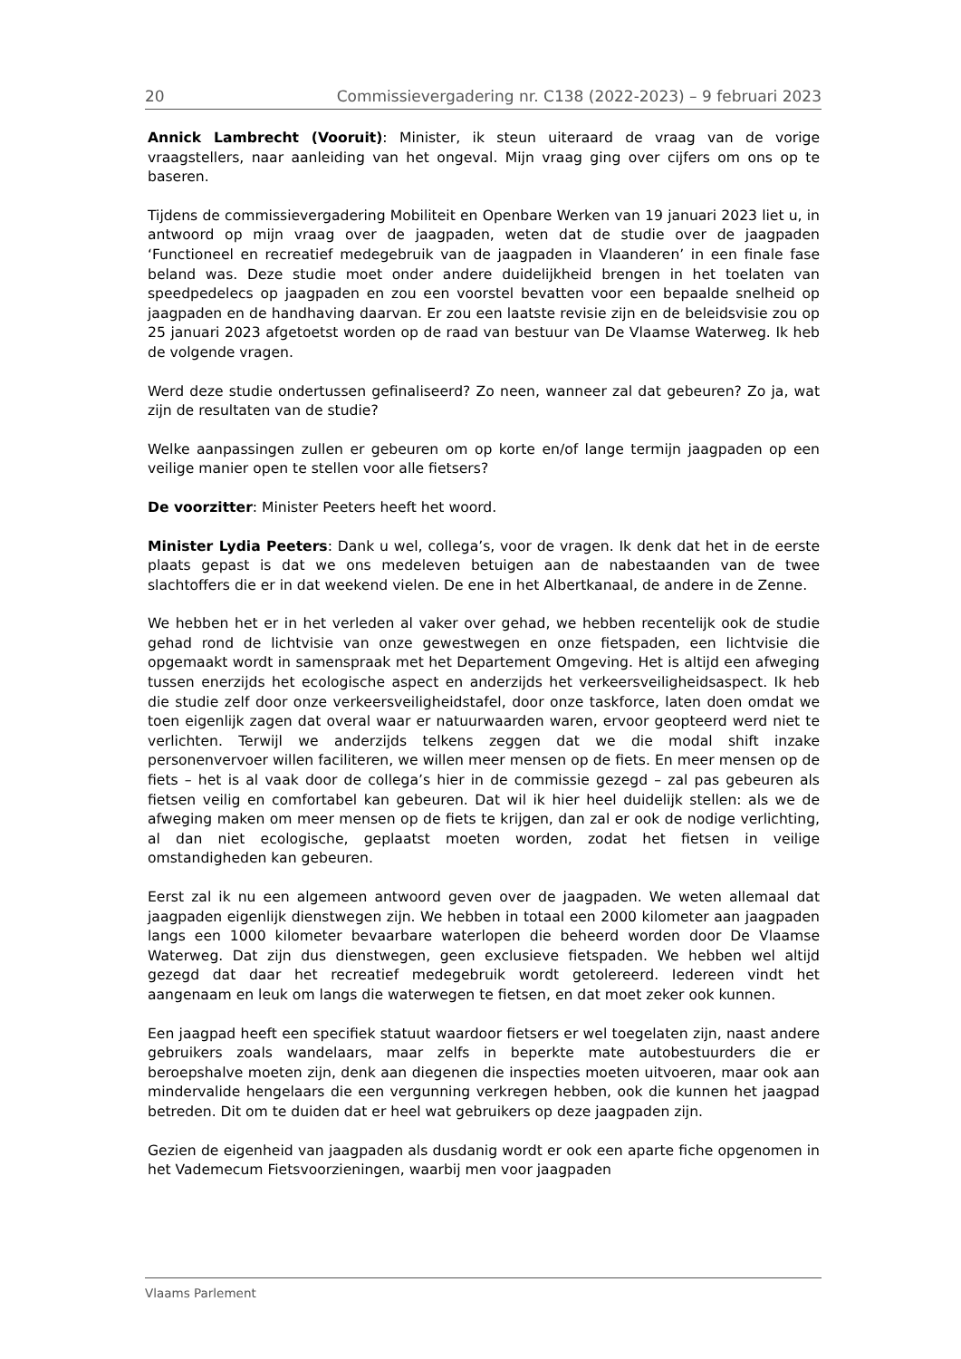20 Commissievergadering nr. C138 (2022-2023) – 9 februari 2023
Annick Lambrecht (Vooruit): Minister, ik steun uiteraard de vraag van de vorige vraagstellers, naar aanleiding van het ongeval. Mijn vraag ging over cijfers om ons op te baseren.
Tijdens de commissievergadering Mobiliteit en Openbare Werken van 19 januari 2023 liet u, in antwoord op mijn vraag over de jaagpaden, weten dat de studie over de jaagpaden ‘Functioneel en recreatief medegebruik van de jaagpaden in Vlaanderen’ in een finale fase beland was. Deze studie moet onder andere duidelijkheid brengen in het toelaten van speedpedelecs op jaagpaden en zou een voorstel bevatten voor een bepaalde snelheid op jaagpaden en de handhaving daarvan. Er zou een laatste revisie zijn en de beleidsvisie zou op 25 januari 2023 afgetoetst worden op de raad van bestuur van De Vlaamse Waterweg. Ik heb de volgende vragen.
Werd deze studie ondertussen gefinaliseerd? Zo neen, wanneer zal dat gebeuren? Zo ja, wat zijn de resultaten van de studie?
Welke aanpassingen zullen er gebeuren om op korte en/of lange termijn jaagpaden op een veilige manier open te stellen voor alle fietsers?
De voorzitter: Minister Peeters heeft het woord.
Minister Lydia Peeters: Dank u wel, collega’s, voor de vragen. Ik denk dat het in de eerste plaats gepast is dat we ons medeleven betuigen aan de nabestaanden van de twee slachtoffers die er in dat weekend vielen. De ene in het Albertkanaal, de andere in de Zenne.
We hebben het er in het verleden al vaker over gehad, we hebben recentelijk ook de studie gehad rond de lichtvisie van onze gewestwegen en onze fietspaden, een lichtvisie die opgemaakt wordt in samenspraak met het Departement Omgeving. Het is altijd een afweging tussen enerzijds het ecologische aspect en anderzijds het verkeersveiligheidsaspect. Ik heb die studie zelf door onze verkeersveiligheidstafel, door onze taskforce, laten doen omdat we toen eigenlijk zagen dat overal waar er natuurwaarden waren, ervoor geopteerd werd niet te verlichten. Terwijl we anderzijds telkens zeggen dat we die modal shift inzake personenvervoer willen faciliteren, we willen meer mensen op de fiets. En meer mensen op de fiets – het is al vaak door de collega’s hier in de commissie gezegd – zal pas gebeuren als fietsen veilig en comfortabel kan gebeuren. Dat wil ik hier heel duidelijk stellen: als we de afweging maken om meer mensen op de fiets te krijgen, dan zal er ook de nodige verlichting, al dan niet ecologische, geplaatst moeten worden, zodat het fietsen in veilige omstandigheden kan gebeuren.
Eerst zal ik nu een algemeen antwoord geven over de jaagpaden. We weten allemaal dat jaagpaden eigenlijk dienstwegen zijn. We hebben in totaal een 2000 kilometer aan jaagpaden langs een 1000 kilometer bevaarbare waterlopen die beheerd worden door De Vlaamse Waterweg. Dat zijn dus dienstwegen, geen exclusieve fietspaden. We hebben wel altijd gezegd dat daar het recreatief medegebruik wordt getolereerd. Iedereen vindt het aangenaam en leuk om langs die waterwegen te fietsen, en dat moet zeker ook kunnen.
Een jaagpad heeft een specifiek statuut waardoor fietsers er wel toegelaten zijn, naast andere gebruikers zoals wandelaars, maar zelfs in beperkte mate autobestuurders die er beroepshalve moeten zijn, denk aan diegenen die inspecties moeten uitvoeren, maar ook aan mindervalide hengelaars die een vergunning verkregen hebben, ook die kunnen het jaagpad betreden. Dit om te duiden dat er heel wat gebruikers op deze jaagpaden zijn.
Gezien de eigenheid van jaagpaden als dusdanig wordt er ook een aparte fiche opgenomen in het Vademecum Fietsvoorzieningen, waarbij men voor jaagpaden
Vlaams Parlement